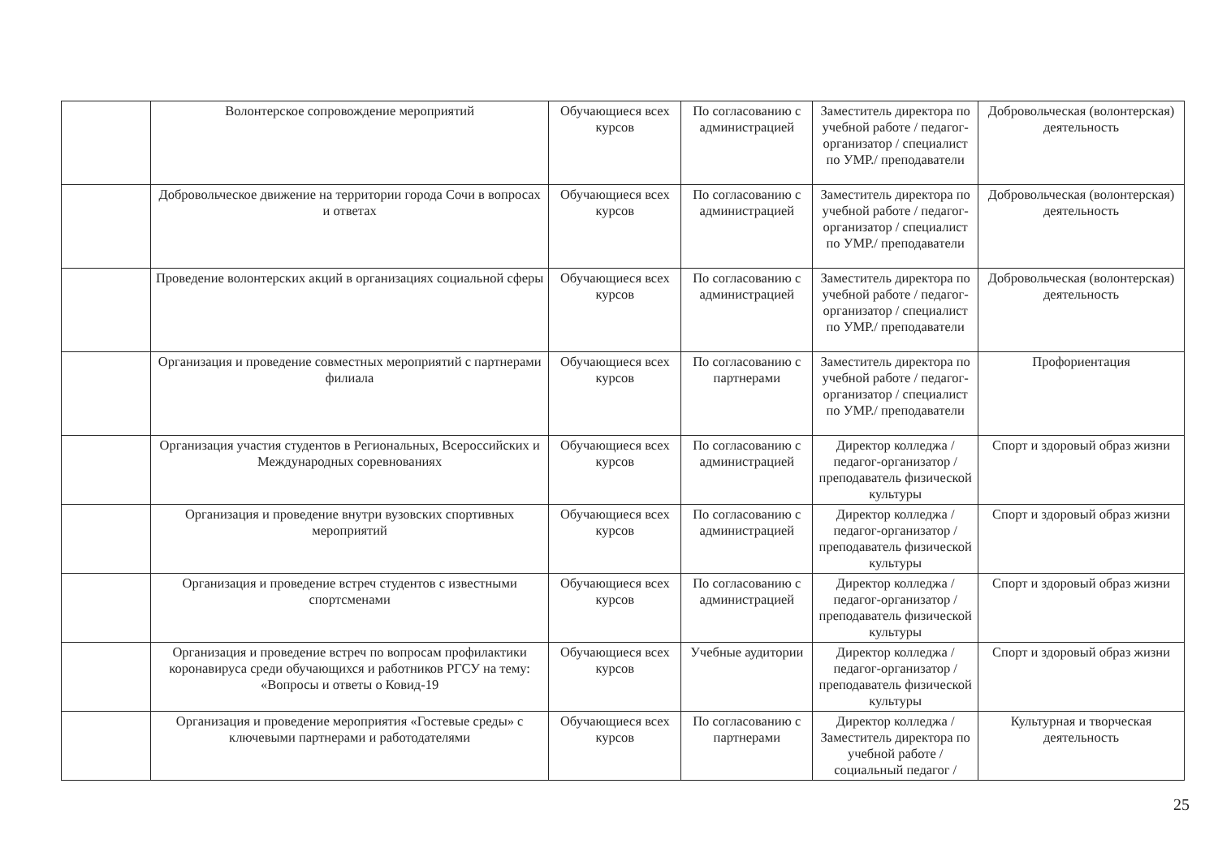| | Волонтерское сопровождение мероприятий | Обучающиеся всех курсов | По согласованию с администрацией | Заместитель директора по учебной работе / педагог-организатор / специалист по УМР./ преподаватели | Добровольческая (волонтерская) деятельность |
| | Добровольческое движение на территории города Сочи в вопросах и ответах | Обучающиеся всех курсов | По согласованию с администрацией | Заместитель директора по учебной работе / педагог-организатор / специалист по УМР./ преподаватели | Добровольческая (волонтерская) деятельность |
| | Проведение волонтерских акций в организациях социальной сферы | Обучающиеся всех курсов | По согласованию с администрацией | Заместитель директора по учебной работе / педагог-организатор / специалист по УМР./ преподаватели | Добровольческая (волонтерская) деятельность |
| | Организация и проведение совместных мероприятий с партнерами филиала | Обучающиеся всех курсов | По согласованию с партнерами | Заместитель директора по учебной работе / педагог-организатор / специалист по УМР./ преподаватели | Профориентация |
| | Организация участия студентов в Региональных, Всероссийских и Международных соревнованиях | Обучающиеся всех курсов | По согласованию с администрацией | Директор колледжа / педагог-организатор / преподаватель физической культуры | Спорт и здоровый образ жизни |
| | Организация и проведение внутри вузовских спортивных мероприятий | Обучающиеся всех курсов | По согласованию с администрацией | Директор колледжа / педагог-организатор / преподаватель физической культуры | Спорт и здоровый образ жизни |
| | Организация и проведение встреч студентов с известными спортсменами | Обучающиеся всех курсов | По согласованию с администрацией | Директор колледжа / педагог-организатор / преподаватель физической культуры | Спорт и здоровый образ жизни |
| | Организация и проведение встреч по вопросам профилактики коронавируса среди обучающихся и работников РГСУ на тему: «Вопросы и ответы о Ковид-19 | Обучающиеся всех курсов | Учебные аудитории | Директор колледжа / педагог-организатор / преподаватель физической культуры | Спорт и здоровый образ жизни |
| | Организация и проведение мероприятия «Гостевые среды» с ключевыми партнерами и работодателями | Обучающиеся всех курсов | По согласованию с партнерами | Директор колледжа / Заместитель директора по учебной работе / социальный педагог / | Культурная и творческая деятельность |
25